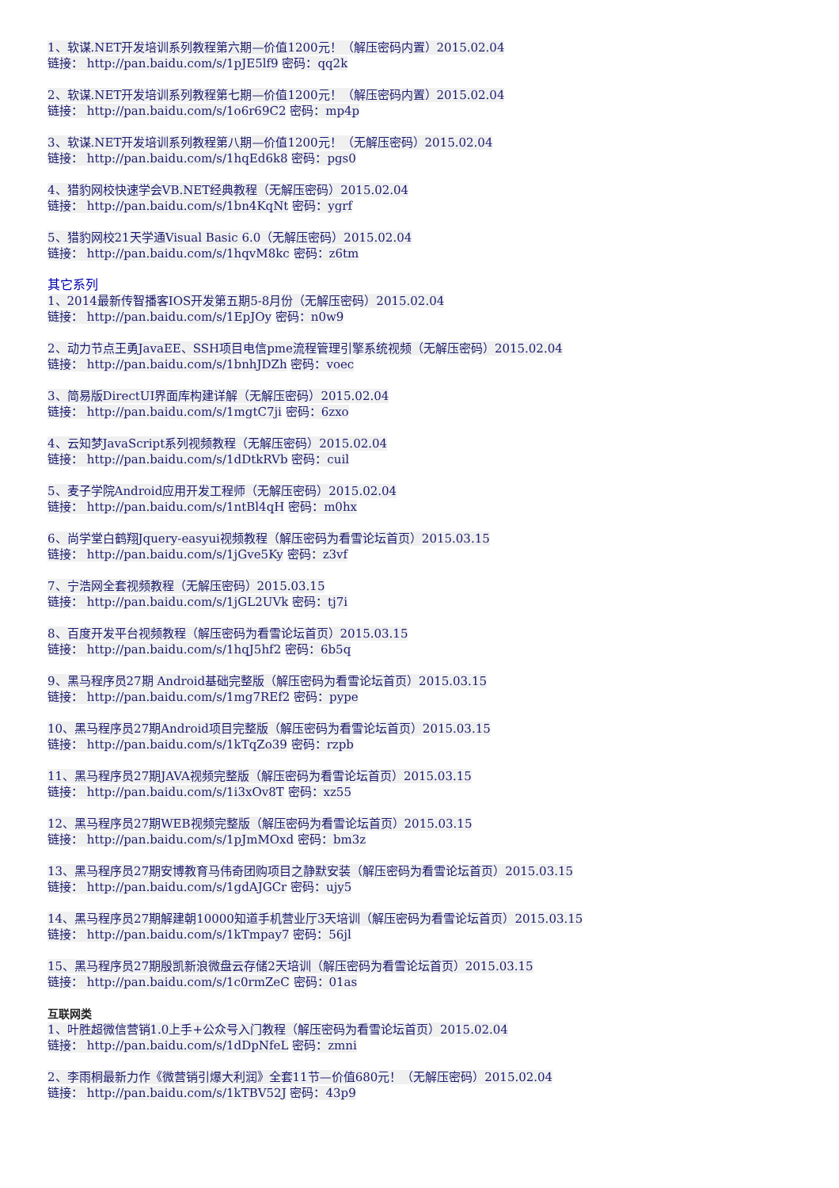1、软谋.NET开发培训系列教程第六期—价值1200元！（解压密码内置）2015.02.04
链接： http://pan.baidu.com/s/1pJE5lf9 密码：qq2k
2、软谋.NET开发培训系列教程第七期—价值1200元！（解压密码内置）2015.02.04
链接： http://pan.baidu.com/s/1o6r69C2 密码：mp4p
3、软谋.NET开发培训系列教程第八期—价值1200元！（无解压密码）2015.02.04
链接： http://pan.baidu.com/s/1hqEd6k8 密码：pgs0
4、猎豹网校快速学会VB.NET经典教程（无解压密码）2015.02.04
链接： http://pan.baidu.com/s/1bn4KqNt 密码：ygrf
5、猎豹网校21天学通Visual Basic 6.0（无解压密码）2015.02.04
链接： http://pan.baidu.com/s/1hqvM8kc 密码：z6tm
其它系列
1、2014最新传智播客IOS开发第五期5-8月份（无解压密码）2015.02.04
链接： http://pan.baidu.com/s/1EpJOy 密码：n0w9
2、动力节点王勇JavaEE、SSH项目电信pme流程管理引擎系统视频（无解压密码）2015.02.04
链接： http://pan.baidu.com/s/1bnhJDZh 密码：voec
3、简易版DirectUI界面库构建详解（无解压密码）2015.02.04
链接： http://pan.baidu.com/s/1mgtC7ji 密码：6zxo
4、云知梦JavaScript系列视频教程（无解压密码）2015.02.04
链接： http://pan.baidu.com/s/1dDtkRVb 密码：cuil
5、麦子学院Android应用开发工程师（无解压密码）2015.02.04
链接： http://pan.baidu.com/s/1ntBl4qH 密码：m0hx
6、尚学堂白鹤翔Jquery-easyui视频教程（解压密码为看雪论坛首页）2015.03.15
链接： http://pan.baidu.com/s/1jGve5Ky 密码：z3vf
7、宁浩网全套视频教程（无解压密码）2015.03.15
链接： http://pan.baidu.com/s/1jGL2UVk 密码：tj7i
8、百度开发平台视频教程（解压密码为看雪论坛首页）2015.03.15
链接： http://pan.baidu.com/s/1hqJ5hf2 密码：6b5q
9、黑马程序员27期 Android基础完整版（解压密码为看雪论坛首页）2015.03.15
链接： http://pan.baidu.com/s/1mg7REf2 密码：pype
10、黑马程序员27期Android项目完整版（解压密码为看雪论坛首页）2015.03.15
链接： http://pan.baidu.com/s/1kTqZo39 密码：rzpb
11、黑马程序员27期JAVA视频完整版（解压密码为看雪论坛首页）2015.03.15
链接： http://pan.baidu.com/s/1i3xOv8T 密码：xz55
12、黑马程序员27期WEB视频完整版（解压密码为看雪论坛首页）2015.03.15
链接： http://pan.baidu.com/s/1pJmMOxd 密码：bm3z
13、黑马程序员27期安博教育马伟奇团购项目之静默安装（解压密码为看雪论坛首页）2015.03.15
链接： http://pan.baidu.com/s/1gdAJGCr 密码：ujy5
14、黑马程序员27期解建朝10000知道手机营业厅3天培训（解压密码为看雪论坛首页）2015.03.15
链接： http://pan.baidu.com/s/1kTmpay7 密码：56jl
15、黑马程序员27期殷凯新浪微盘云存储2天培训（解压密码为看雪论坛首页）2015.03.15
链接： http://pan.baidu.com/s/1c0rmZeC 密码：01as
互联网类
1、叶胜超微信营销1.0上手+公众号入门教程（解压密码为看雪论坛首页）2015.02.04
链接： http://pan.baidu.com/s/1dDpNfeL 密码：zmni
2、李雨桐最新力作《微营销引爆大利润》全套11节—价值680元！（无解压密码）2015.02.04
链接： http://pan.baidu.com/s/1kTBV52J 密码：43p9